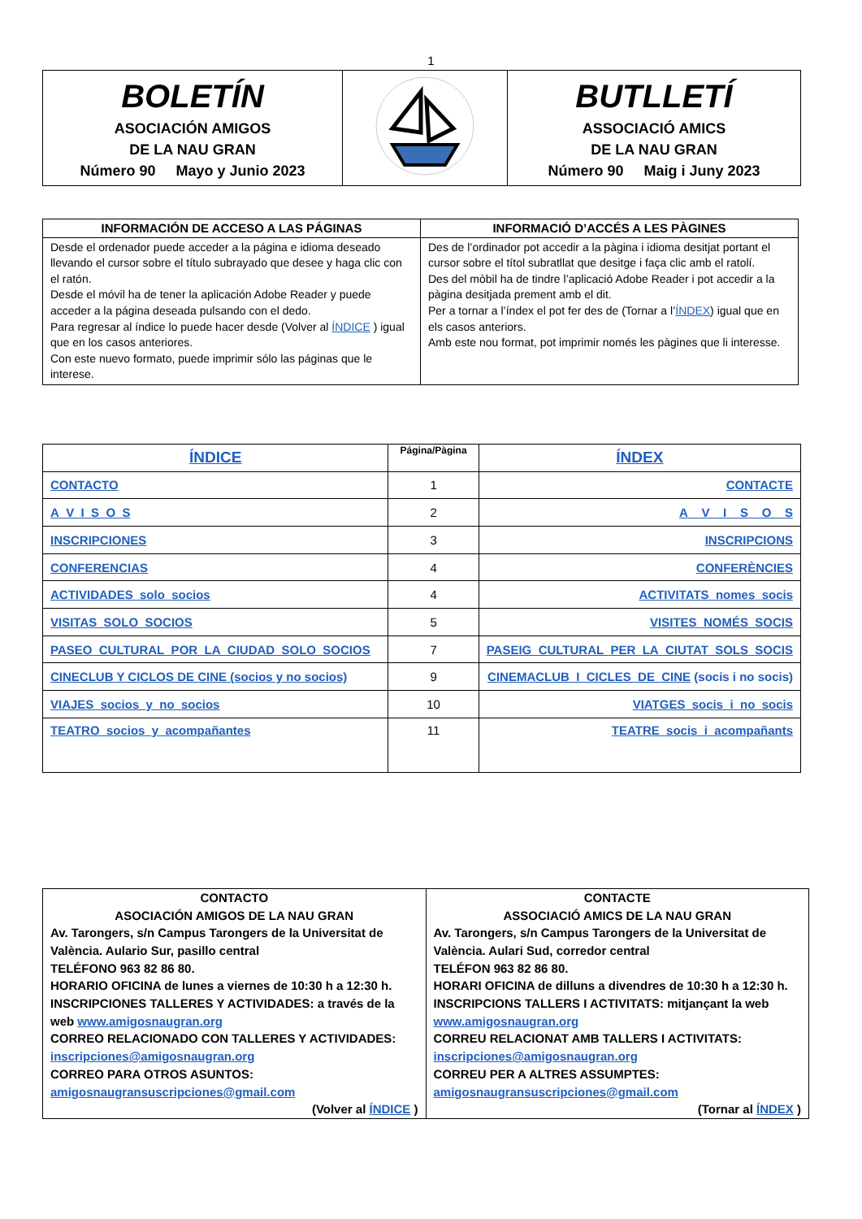1
| BOLETÍN ASOCIACIÓN AMIGOS DE LA NAU GRAN Número 90 Mayo y Junio 2023 | | BUTLLETÍ ASSOCIACIÓ AMICS DE LA NAU GRAN Número 90 Maig i Juny 2023 |
| INFORMACIÓN DE ACCESO A LAS PÁGINAS | INFORMACIÓ D’ACCÉS A LES PÀGINES |
| --- | --- |
| Desde el ordenador puede acceder a la página e idioma deseado llevando el cursor sobre el título subrayado que desee y haga clic con el ratón. Desde el móvil ha de tener la aplicación Adobe Reader y puede acceder a la página deseada pulsando con el dedo. Para regresar al índice lo puede hacer desde (Volver al ÍNDICE ) igual que en los casos anteriores. Con este nuevo formato, puede imprimir sólo las páginas que le interese. | Des de l’ordinador pot accedir a la pàgina i idioma desitjat portant el cursor sobre el títol subratllat que desitge i faça clic amb el ratolí. Des del mòbil ha de tindre l’aplicació Adobe Reader i pot accedir a la pàgina desitjada prement amb el dit. Per a tornar a l’índex el pot fer des de (Tornar a l’ ÍNDEX ) igual que en els casos anteriors. Amb este nou format, pot imprimir només les pàgines que li interesse. |
| ÍNDICE | Página/Pàgina | ÍNDEX |
| CONTACTO | 1 | CONTACTE |
| A_V_I_S_O_S | 2 | A__V__I__S__O__S |
| INSCRIPCIONES | 3 | INSCRIPCIONS |
| CONFERENCIAS | 4 | CONFERÈNCIES |
| ACTIVIDADES_solo_socios | 4 | ACTIVITATS_nomes_socis |
| VISITAS_SOLO_SOCIOS | 5 | VISITES_NOMÉS_SOCIS |
| PASEO_CULTURAL_POR_LA_CIUDAD_SOLO_SOCIOS | 7 | PASEIG_CULTURAL_PER_LA_CIUTAT_SOLS_SOCIS |
| CINECLUB Y CICLOS DE CINE (socios y no socios) | 9 | CINEMACLUB_I_CICLES_DE_CINE (socis i no socis) |
| VIAJES_socios_y_no_socios | 10 | VIATGES_socis_i_no_socis |
| TEATRO_socios_y_acompañantes | 11 | TEATRE_socis_i_acompañants |
| CONTACTO ASOCIACIÓN AMIGOS DE LA NAU GRAN Av. Tarongers, s/n Campus Tarongers de la Universitat de València. Aulario Sur, pasillo central TELÉFONO 963 82 86 80. HORARIO OFICINA de lunes a viernes de 10:30 h a 12:30 h. INSCRIPCIONES TALLERES Y ACTIVIDADES: a través de la web www.amigosnaugran.org CORREO RELACIONADO CON TALLERES Y ACTIVIDADES: inscripciones@amigosnaugran.org CORREO PARA OTROS ASUNTOS: amigosnaugransuscripciones@gmail.com (Volver al ÍNDICE ) | CONTACTE ASSOCIACIÓ AMICS DE LA NAU GRAN Av. Tarongers, s/n Campus Tarongers de la Universitat de València. Aulari Sud, corredor central TELÉFON 963 82 86 80. HORARI OFICINA de dilluns a divendres de 10:30 h a 12:30 h. INSCRIPCIONS TALLERS I ACTIVITATS: mitjançant la web www.amigosnaugran.org CORREU RELACIONAT AMB TALLERS I ACTIVITATS: inscripciones@amigosnaugran.org CORREU PER A ALTRES ASSUMPTES: amigosnaugransuscripciones@gmail.com (Tornar al ÍNDEX ) |